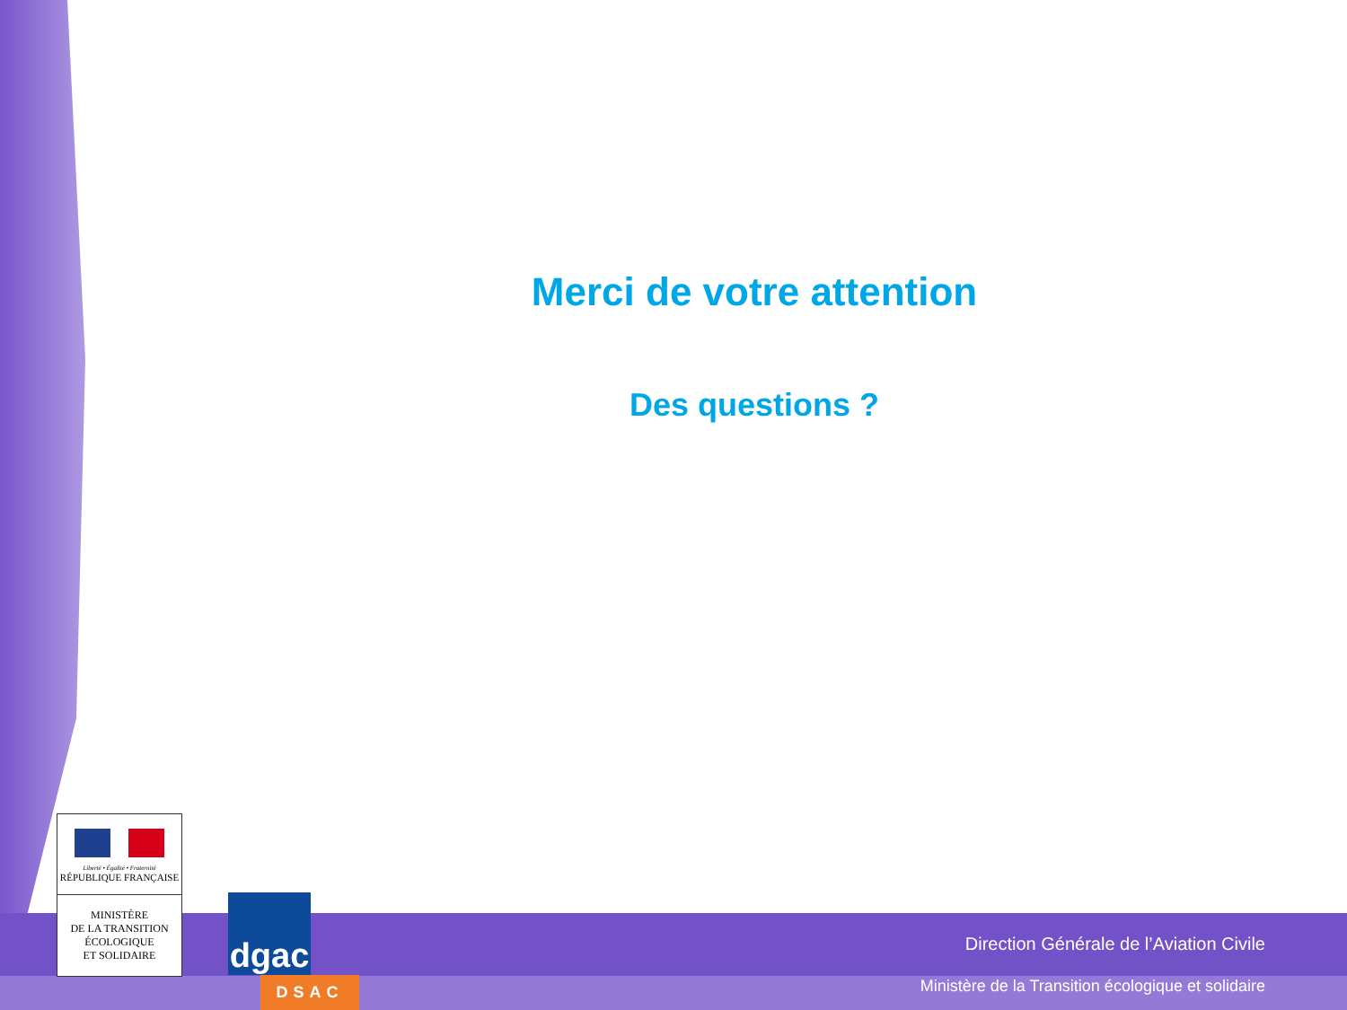Merci de votre attention
Des questions ?
Liberté • Égalité • Fraternité
RÉPUBLIQUE FRANÇAISE
MINISTÈRE
DE LA TRANSITION
ÉCOLOGIQUE
ET SOLIDAIRE
dgac
DSAC
Direction Générale de l’Aviation Civile
Ministère de la Transition écologique et solidaire